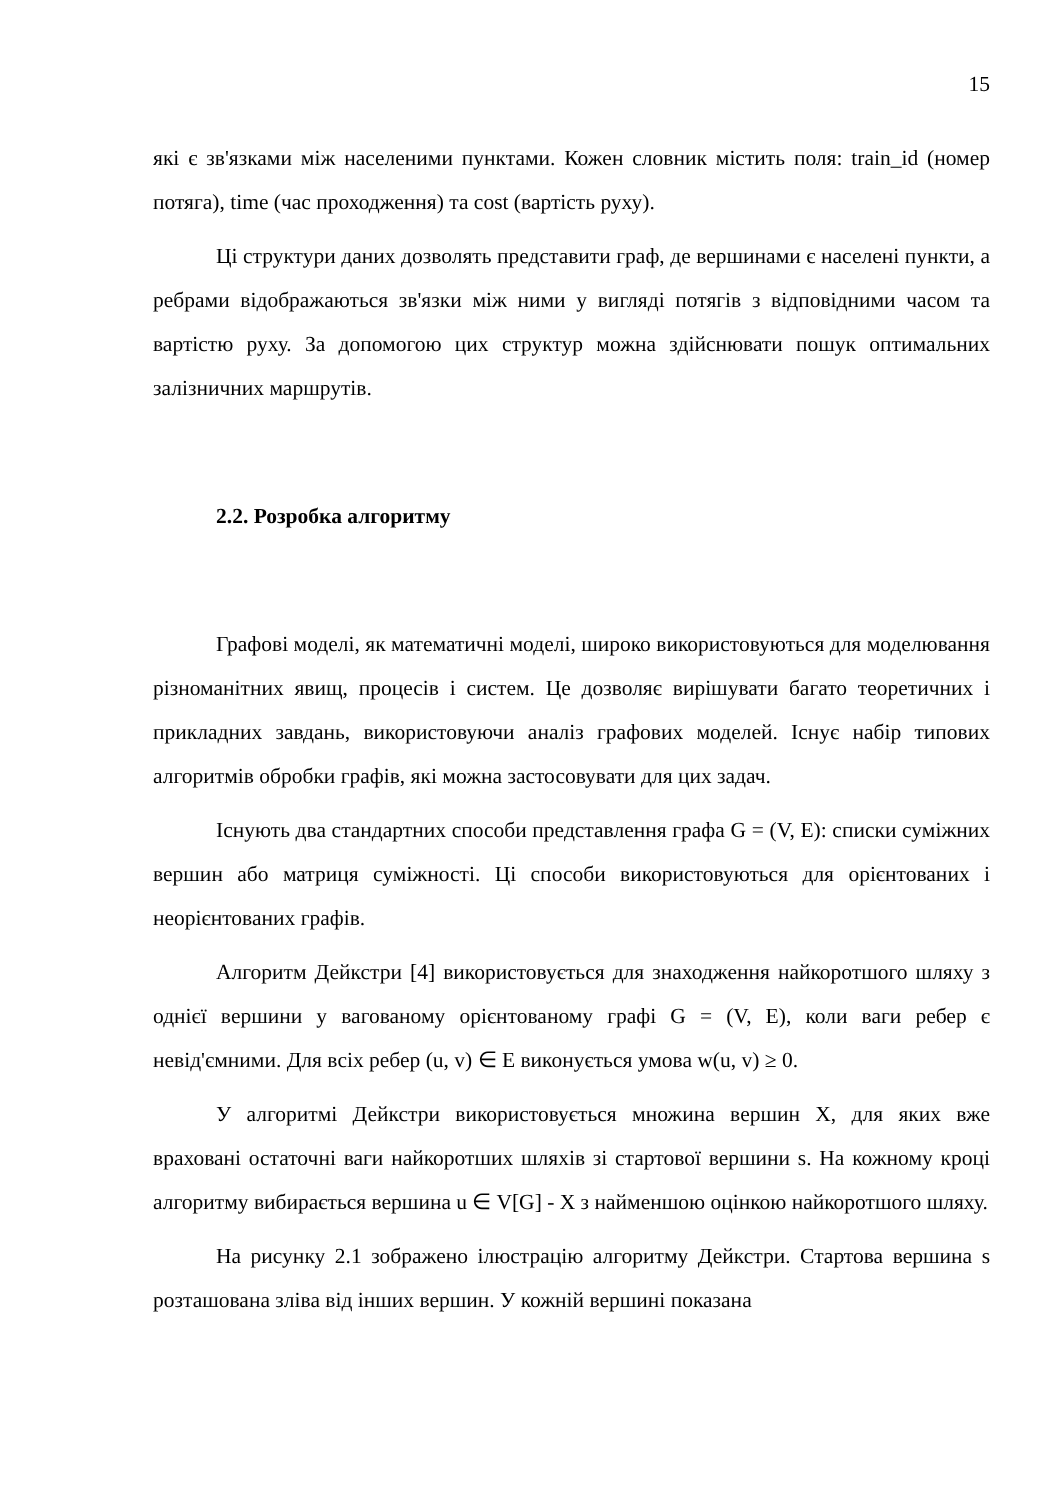15
які є зв'язками між населеними пунктами. Кожен словник містить поля: train_id (номер потяга), time (час проходження) та cost (вартість руху).
Ці структури даних дозволять представити граф, де вершинами є населені пункти, а ребрами відображаються зв'язки між ними у вигляді потягів з відповідними часом та вартістю руху. За допомогою цих структур можна здійснювати пошук оптимальних залізничних маршрутів.
2.2. Розробка алгоритму
Графові моделі, як математичні моделі, широко використовуються для моделювання різноманітних явищ, процесів і систем. Це дозволяє вирішувати багато теоретичних і прикладних завдань, використовуючи аналіз графових моделей. Існує набір типових алгоритмів обробки графів, які можна застосовувати для цих задач.
Існують два стандартних способи представлення графа G = (V, E): списки суміжних вершин або матриця суміжності. Ці способи використовуються для орієнтованих і неорієнтованих графів.
Алгоритм Дейкстри [4] використовується для знаходження найкоротшого шляху з однієї вершини у вагованому орієнтованому графі G = (V, E), коли ваги ребер є невід'ємними. Для всіх ребер (u, v) ∈ E виконується умова w(u, v) ≥ 0.
У алгоритмі Дейкстри використовується множина вершин X, для яких вже враховані остаточні ваги найкоротших шляхів зі стартової вершини s. На кожному кроці алгоритму вибирається вершина u ∈ V[G] - X з найменшою оцінкою найкоротшого шляху.
На рисунку 2.1 зображено ілюстрацію алгоритму Дейкстри. Стартова вершина s розташована зліва від інших вершин. У кожній вершині показана